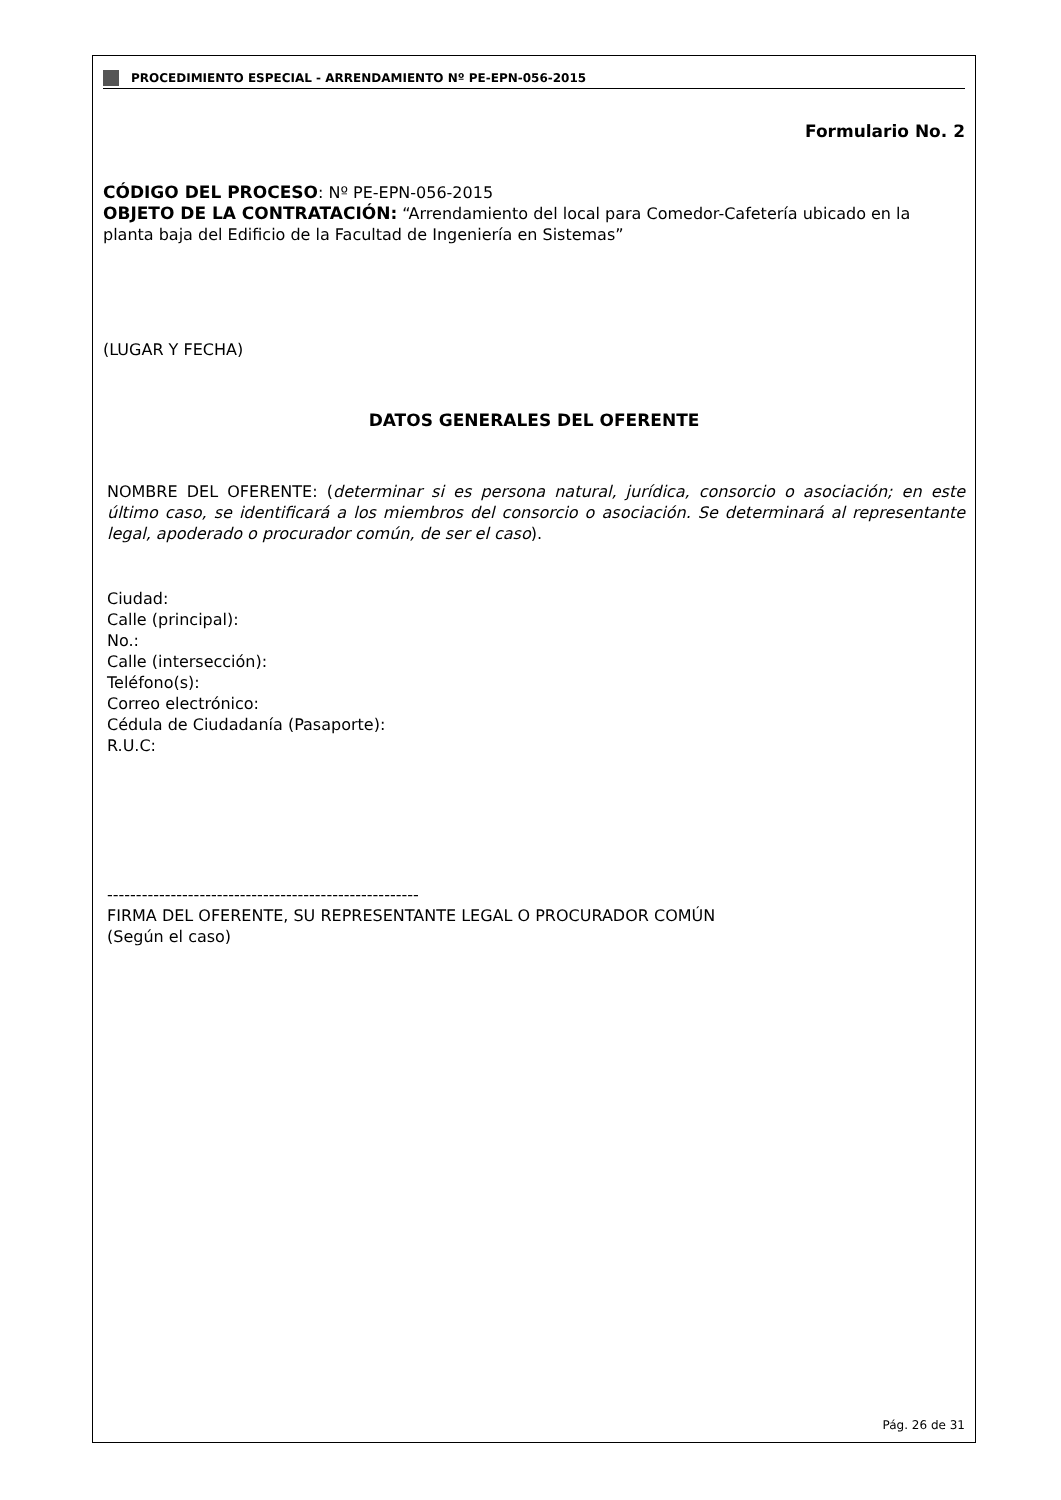PROCEDIMIENTO ESPECIAL - ARRENDAMIENTO Nº PE-EPN-056-2015
Formulario No. 2
CÓDIGO DEL PROCESO: Nº PE-EPN-056-2015
OBJETO DE LA CONTRATACIÓN: “Arrendamiento del local para Comedor-Cafetería ubicado en la planta baja del Edificio de la Facultad de Ingeniería en Sistemas”
(LUGAR Y FECHA)
DATOS GENERALES DEL OFERENTE
NOMBRE DEL OFERENTE: (determinar si es persona natural, jurídica, consorcio o asociación; en este último caso, se identificará a los miembros del consorcio o asociación. Se determinará al representante legal, apoderado o procurador común, de ser el caso).
Ciudad:
Calle (principal):
No.:
Calle (intersección):
Teléfono(s):
Correo electrónico:
Cédula de Ciudadanía (Pasaporte):
R.U.C:
------------------------------------------------------
FIRMA DEL OFERENTE, SU REPRESENTANTE LEGAL O PROCURADOR COMÚN
(Según el caso)
Pág. 26 de 31